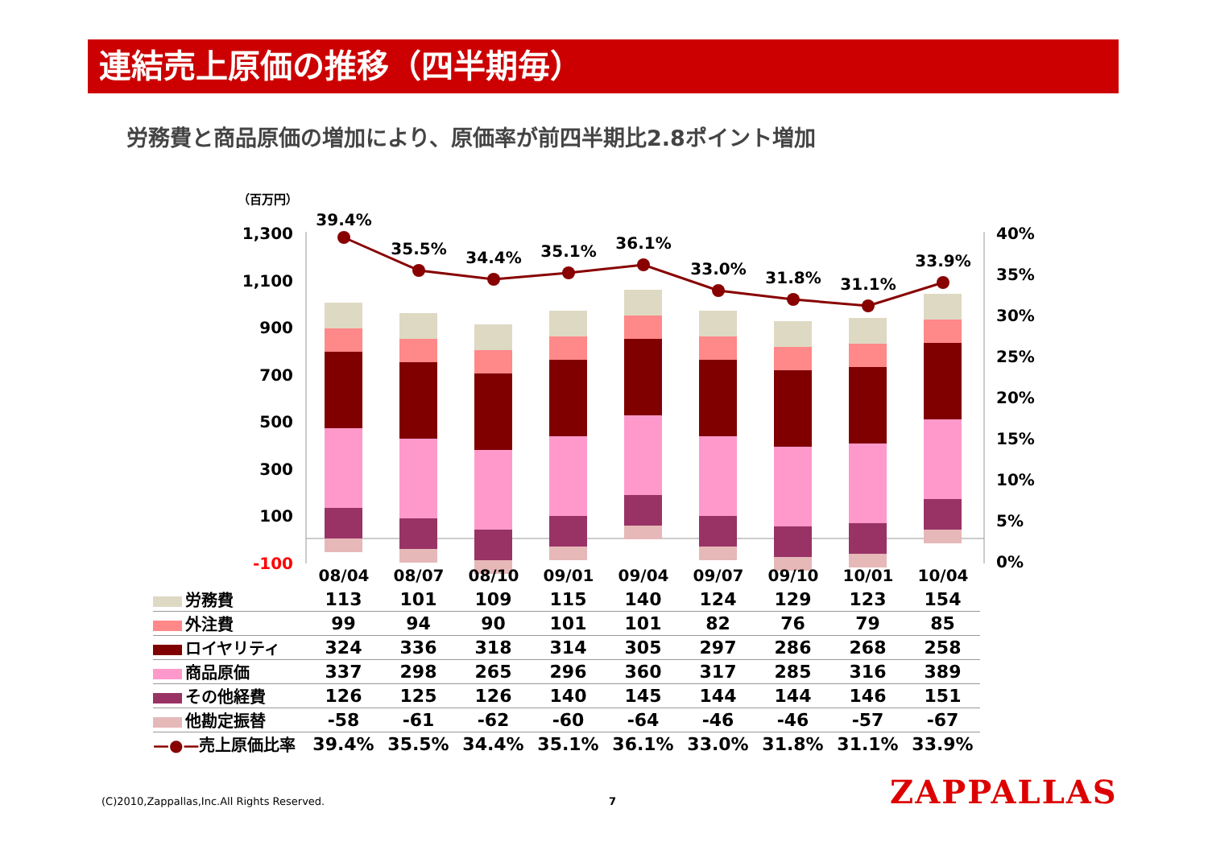連結売上原価の推移（四半期毎）
労務費と商品原価の増加により、原価率が前四半期比2.8ポイント増加
（百万円）
1,300
1,100
900
700
500
300
100
-100
40%
35%
30%
25%
20%
15%
10%
5%
0%
39.4%
35.5%
34.4%
35.1%
36.1%
33.0%
31.8%
31.1%
33.9%
08/04
08/07
08/10
09/01
09/04
09/07
09/10
10/01
10/04
| 労務費 | 113 | 101 | 109 | 115 | 140 | 124 | 129 | 123 | 154 |
| 外注費 | 99 | 94 | 90 | 101 | 101 | 82 | 76 | 79 | 85 |
| ロイヤリティ | 324 | 336 | 318 | 314 | 305 | 297 | 286 | 268 | 258 |
| 商品原価 | 337 | 298 | 265 | 296 | 360 | 317 | 285 | 316 | 389 |
| その他経費 | 126 | 125 | 126 | 140 | 145 | 144 | 144 | 146 | 151 |
| 他勘定振替 | -58 | -61 | -62 | -60 | -64 | -46 | -46 | -57 | -67 |
| —●— 売上原価比率 | 39.4% | 35.5% | 34.4% | 35.1% | 36.1% | 33.0% | 31.8% | 31.1% | 33.9% |
(C)2010,Zappallas,Inc.All Rights Reserved.
7 ZAPPALLAS